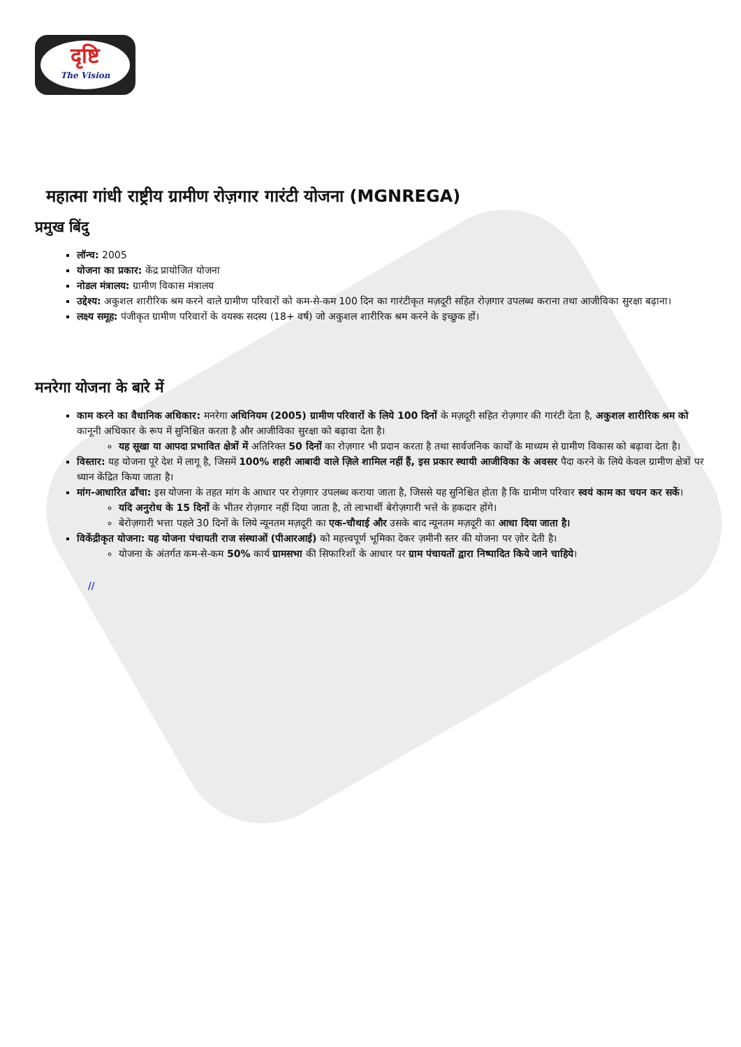दृष्टि
The Vision
महात्मा गांधी राष्ट्रीय ग्रामीण रोज़गार गारंटी योजना (MGNREGA)
प्रमुख बिंदु
लॉन्च: 2005
योजना का प्रकार: केंद्र प्रायोजित योजना
नोडल मंत्रालय: ग्रामीण विकास मंत्रालय
उद्देश्य: अकुशल शारीरिक श्रम करने वाले ग्रामीण परिवारों को कम-से-कम 100 दिन का गारंटीकृत मज़दूरी सहित रोज़गार उपलब्ध कराना तथा आजीविका सुरक्षा बढ़ाना।
लक्ष्य समूह: पंजीकृत ग्रामीण परिवारों के वयस्क सदस्य (18+ वर्ष) जो अकुशल शारीरिक श्रम करने के इच्छुक हों।
मनरेगा योजना के बारे में
काम करने का वैधानिक अधिकार: मनरेगा अधिनियम (2005) ग्रामीण परिवारों के लिये 100 दिनों के मज़दूरी सहित रोज़गार की गारंटी देता है, अकुशल शारीरिक श्रम को कानूनी अधिकार के रूप में सुनिश्चित करता है और आजीविका सुरक्षा को बढ़ावा देता है।
यह सूखा या आपदा प्रभावित क्षेत्रों में अतिरिक्त 50 दिनों का रोज़गार भी प्रदान करता है तथा सार्वजनिक कार्यों के माध्यम से ग्रामीण विकास को बढ़ावा देता है।
विस्तार: यह योजना पूरे देश में लागू है, जिसमें 100% शहरी आबादी वाले ज़िले शामिल नहीं हैं, इस प्रकार स्थायी आजीविका के अवसर पैदा करने के लिये केवल ग्रामीण क्षेत्रों पर ध्यान केंद्रित किया जाता है।
मांग-आधारित ढाँचा: इस योजना के तहत मांग के आधार पर रोज़गार उपलब्ध कराया जाता है, जिससे यह सुनिश्चित होता है कि ग्रामीण परिवार स्वयं काम का चयन कर सकें।
यदि अनुरोध के 15 दिनों के भीतर रोज़गार नहीं दिया जाता है, तो लाभार्थी बेरोज़गारी भत्ते के हकदार होंगे।
बेरोज़गारी भत्ता पहले 30 दिनों के लिये न्यूनतम मज़दूरी का एक-चौथाई और उसके बाद न्यूनतम मज़दूरी का आधा दिया जाता है।
विकेंद्रीकृत योजना: यह योजना पंचायती राज संस्थाओं (पीआरआई) को महत्त्वपूर्ण भूमिका देकर ज़मीनी स्तर की योजना पर ज़ोर देती है।
योजना के अंतर्गत कम-से-कम 50% कार्य ग्रामसभा की सिफारिशों के आधार पर ग्राम पंचायतों द्वारा निष्पादित किये जाने चाहिये।
//